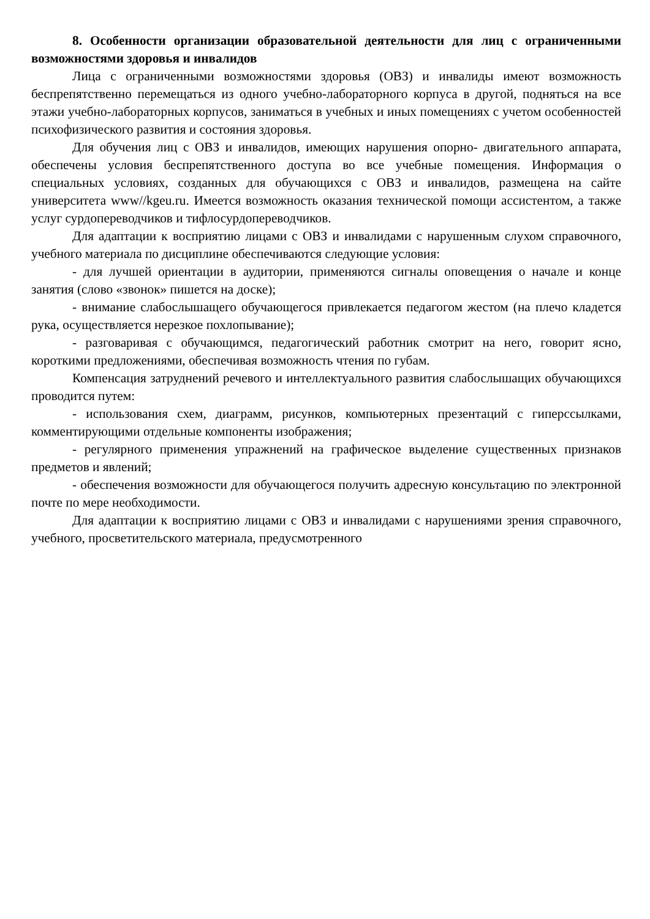8. Особенности организации образовательной деятельности для лиц с ограниченными возможностями здоровья и инвалидов
Лица с ограниченными возможностями здоровья (ОВЗ) и инвалиды имеют возможность беспрепятственно перемещаться из одного учебно-лабораторного корпуса в другой, подняться на все этажи учебно-лабораторных корпусов, заниматься в учебных и иных помещениях с учетом особенностей психофизического развития и состояния здоровья.
Для обучения лиц с ОВЗ и инвалидов, имеющих нарушения опорно- двигательного аппарата, обеспечены условия беспрепятственного доступа во все учебные помещения. Информация о специальных условиях, созданных для обучающихся с ОВЗ и инвалидов, размещена на сайте университета www//kgeu.ru. Имеется возможность оказания технической помощи ассистентом, а также услуг сурдопереводчиков и тифлосурдопереводчиков.
Для адаптации к восприятию лицами с ОВЗ и инвалидами с нарушенным слухом справочного, учебного материала по дисциплине обеспечиваются следующие условия:
- для лучшей ориентации в аудитории, применяются сигналы оповещения о начале и конце занятия (слово «звонок» пишется на доске);
- внимание слабослышащего обучающегося привлекается педагогом жестом (на плечо кладется рука, осуществляется нерезкое похлопывание);
- разговаривая с обучающимся, педагогический работник смотрит на него, говорит ясно, короткими предложениями, обеспечивая возможность чтения по губам.
Компенсация затруднений речевого и интеллектуального развития слабослышащих обучающихся проводится путем:
- использования схем, диаграмм, рисунков, компьютерных презентаций с гиперссылками, комментирующими отдельные компоненты изображения;
- регулярного применения упражнений на графическое выделение существенных признаков предметов и явлений;
- обеспечения возможности для обучающегося получить адресную консультацию по электронной почте по мере необходимости.
Для адаптации к восприятию лицами с ОВЗ и инвалидами с нарушениями зрения справочного, учебного, просветительского материала, предусмотренного